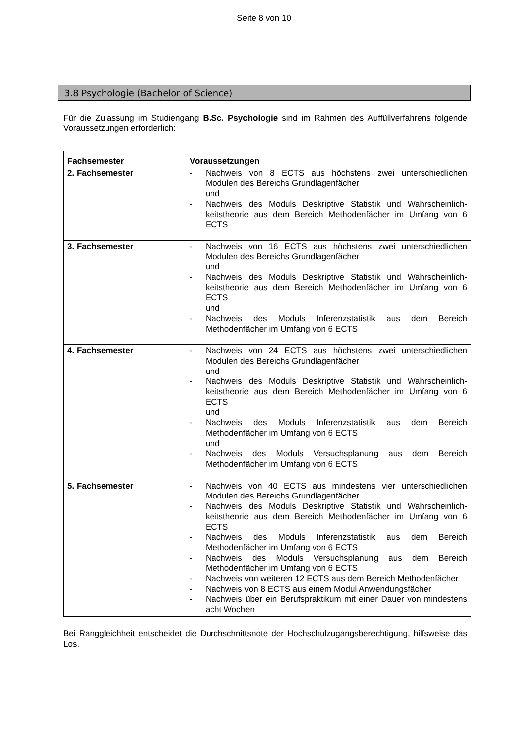Seite 8 von 10
3.8 Psychologie (Bachelor of Science)
Für die Zulassung im Studiengang B.Sc. Psychologie sind im Rahmen des Auffüllverfahrens folgende Voraussetzungen erforderlich:
| Fachsemester | Voraussetzungen |
| --- | --- |
| 2. Fachsemester | - Nachweis von 8 ECTS aus höchstens zwei unterschiedlichen Modulen des Bereichs Grundlagenfächer und - Nachweis des Moduls Deskriptive Statistik und Wahrscheinlich-keitstheorie aus dem Bereich Methodenfächer im Umfang von 6 ECTS |
| 3. Fachsemester | - Nachweis von 16 ECTS aus höchstens zwei unterschiedlichen Modulen des Bereichs Grundlagenfächer und - Nachweis des Moduls Deskriptive Statistik und Wahrscheinlich-keitstheorie aus dem Bereich Methodenfächer im Umfang von 6 ECTS und - Nachweis des Moduls Inferenzstatistik aus dem Bereich Methodenfächer im Umfang von 6 ECTS |
| 4. Fachsemester | - Nachweis von 24 ECTS aus höchstens zwei unterschiedlichen Modulen des Bereichs Grundlagenfächer und - Nachweis des Moduls Deskriptive Statistik und Wahrscheinlich-keitstheorie aus dem Bereich Methodenfächer im Umfang von 6 ECTS und - Nachweis des Moduls Inferenzstatistik aus dem Bereich Methodenfächer im Umfang von 6 ECTS und - Nachweis des Moduls Versuchsplanung aus dem Bereich Methodenfächer im Umfang von 6 ECTS |
| 5. Fachsemester | - Nachweis von 40 ECTS aus mindestens vier unterschiedlichen Modulen des Bereichs Grundlagenfächer - Nachweis des Moduls Deskriptive Statistik und Wahrscheinlich-keitstheorie aus dem Bereich Methodenfächer im Umfang von 6 ECTS - Nachweis des Moduls Inferenzstatistik aus dem Bereich Methodenfächer im Umfang von 6 ECTS - Nachweis des Moduls Versuchsplanung aus dem Bereich Methodenfächer im Umfang von 6 ECTS - Nachweis von weiteren 12 ECTS aus dem Bereich Methodenfächer - Nachweis von 8 ECTS aus einem Modul Anwendungsfächer - Nachweis über ein Berufspraktikum mit einer Dauer von mindestens acht Wochen |
Bei Ranggleichheit entscheidet die Durchschnittsnote der Hochschulzugangsberechtigung, hilfsweise das Los.